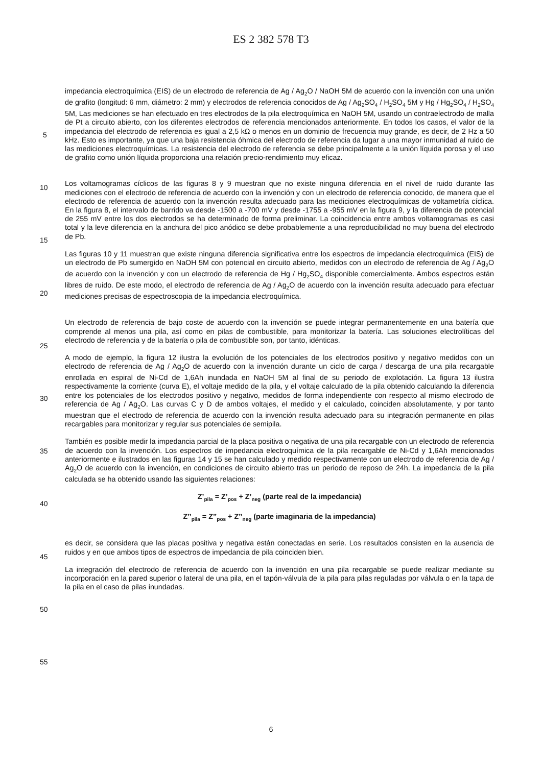ES 2 382 578 T3
5
10
15
20
25
30
35
40
45
50
55
impedancia electroquímica (EIS) de un electrodo de referencia de Ag / Ag<sub>2</sub>O / NaOH 5M de acuerdo con la invención con una unión de grafito (longitud: 6 mm, diámetro: 2 mm) y electrodos de referencia conocidos de Ag / Ag<sub>2</sub>SO<sub>4</sub> / H<sub>2</sub>SO<sub>4</sub> 5M y Hg / Hg<sub>2</sub>SO<sub>4</sub> / H<sub>2</sub>SO<sub>4</sub> 5M, Las mediciones se han efectuado en tres electrodos de la pila electroquímica en NaOH 5M, usando un contraelectrodo de malla de Pt a circuito abierto, con los diferentes electrodos de referencia mencionados anteriormente. En todos los casos, el valor de la impedancia del electrodo de referencia es igual a 2,5 kΩ o menos en un dominio de frecuencia muy grande, es decir, de 2 Hz a 50 kHz. Esto es importante, ya que una baja resistencia óhmica del electrodo de referencia da lugar a una mayor inmunidad al ruido de las mediciones electroquímicas. La resistencia del electrodo de referencia se debe principalmente a la unión líquida porosa y el uso de grafito como unión líquida proporciona una relación precio-rendimiento muy eficaz.
Los voltamogramas cíclicos de las figuras 8 y 9 muestran que no existe ninguna diferencia en el nivel de ruido durante las mediciones con el electrodo de referencia de acuerdo con la invención y con un electrodo de referencia conocido, de manera que el electrodo de referencia de acuerdo con la invención resulta adecuado para las mediciones electroquímicas de voltametría cíclica. En la figura 8, el intervalo de barrido va desde -1500 a -700 mV y desde -1755 a -955 mV en la figura 9, y la diferencia de potencial de 255 mV entre los dos electrodos se ha determinado de forma preliminar. La coincidencia entre ambos voltamogramas es casi total y la leve diferencia en la anchura del pico anódico se debe probablemente a una reproducibilidad no muy buena del electrodo de Pb.
Las figuras 10 y 11 muestran que existe ninguna diferencia significativa entre los espectros de impedancia electroquímica (EIS) de un electrodo de Pb sumergido en NaOH 5M con potencial en circuito abierto, medidos con un electrodo de referencia de Ag / Ag<sub>2</sub>O de acuerdo con la invención y con un electrodo de referencia de Hg / Hg<sub>2</sub>SO<sub>4</sub> disponible comercialmente. Ambos espectros están libres de ruido. De este modo, el electrodo de referencia de Ag / Ag<sub>2</sub>O de acuerdo con la invención resulta adecuado para efectuar mediciones precisas de espectroscopia de la impedancia electroquímica.
Un electrodo de referencia de bajo coste de acuerdo con la invención se puede integrar permanentemente en una batería que comprende al menos una pila, así como en pilas de combustible, para monitorizar la batería. Las soluciones electrolíticas del electrodo de referencia y de la batería o pila de combustible son, por tanto, idénticas.
A modo de ejemplo, la figura 12 ilustra la evolución de los potenciales de los electrodos positivo y negativo medidos con un electrodo de referencia de Ag / Ag<sub>2</sub>O de acuerdo con la invención durante un ciclo de carga / descarga de una pila recargable enrollada en espiral de Ni-Cd de 1,6Ah inundada en NaOH 5M al final de su periodo de explotación. La figura 13 ilustra respectivamente la corriente (curva E), el voltaje medido de la pila, y el voltaje calculado de la pila obtenido calculando la diferencia entre los potenciales de los electrodos positivo y negativo, medidos de forma independiente con respecto al mismo electrodo de referencia de Ag / Ag<sub>2</sub>O. Las curvas C y D de ambos voltajes, el medido y el calculado, coinciden absolutamente, y por tanto muestran que el electrodo de referencia de acuerdo con la invención resulta adecuado para su integración permanente en pilas recargables para monitorizar y regular sus potenciales de semipila.
También es posible medir la impedancia parcial de la placa positiva o negativa de una pila recargable con un electrodo de referencia de acuerdo con la invención. Los espectros de impedancia electroquímica de la pila recargable de Ni-Cd y 1,6Ah mencionados anteriormente e ilustrados en las figuras 14 y 15 se han calculado y medido respectivamente con un electrodo de referencia de Ag / Ag<sub>2</sub>O de acuerdo con la invención, en condiciones de circuito abierto tras un periodo de reposo de 24h. La impedancia de la pila calculada se ha obtenido usando las siguientes relaciones:
Z’<sub>pila</sub> = Z’<sub>pos</sub> + Z’<sub>neg</sub> (parte real de la impedancia)
Z’’<sub>pila</sub> = Z’’<sub>pos</sub> + Z’’<sub>neg</sub> (parte imaginaria de la impedancia)
es decir, se considera que las placas positiva y negativa están conectadas en serie. Los resultados consisten en la ausencia de ruidos y en que ambos tipos de espectros de impedancia de pila coinciden bien.
La integración del electrodo de referencia de acuerdo con la invención en una pila recargable se puede realizar mediante su incorporación en la pared superior o lateral de una pila, en el tapón-válvula de la pila para pilas reguladas por válvula o en la tapa de la pila en el caso de pilas inundadas.
6